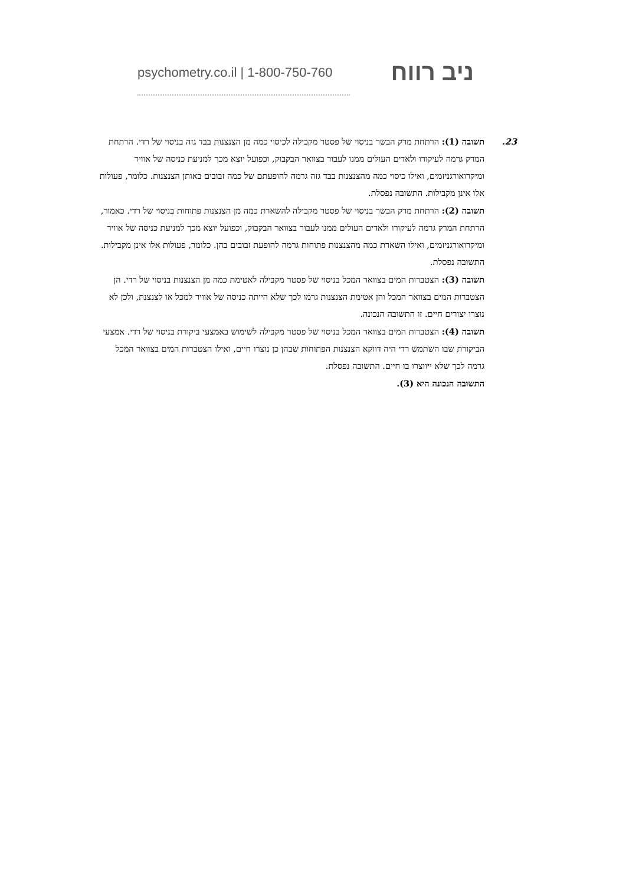psychometry.co.il | 1-800-750-760 ניב רווח
23. תשובה (1): הרתחת מרק הבשר בניסוי של פסטר מקבילה לכיסוי כמה מן הצנצנות בבד גזה בניסוי של רדי. הרתחת המרק גרמה לעיקורו ולאדים העולים ממנו לעבור בצוואר הבקבוק, וכפועל יוצא מכך למניעת כניסה של אוויר ומיקרואורגניזמים, ואילו כיסוי כמה מהצנצנות בבד גזה גרמה להופעתם של כמה זבובים באותן הצנצנות. כלומר, פעולות אלו אינן מקבילות. התשובה נפסלת.
תשובה (2): הרתחת מרק הבשר בניסוי של פסטר מקבילה להשארת כמה מן הצנצנות פתוחות בניסוי של רדי. כאמור, הרתחת המרק גרמה לעיקורו ולאדים העולים ממנו לעבור בצוואר הבקבוק, וכפועל יוצא מכך למניעת כניסה של אוויר ומיקרואורגניזמים, ואילו השארת כמה מהצנצנות פתוחות גרמה להופעת זבובים בהן. כלומר, פעולות אלו אינן מקבילות. התשובה נפסלת.
תשובה (3): הצטברות המים בצוואר המכל בניסוי של פסטר מקבילה לאטימת כמה מן הצנצנות בניסוי של רדי. הן הצטברות המים בצוואר המכל והן אטימת הצנצנות גרמו לכך שלא הייתה כניסה של אוויר למכל או לצנצנת, ולכן לא נוצרו יצורים חיים. זו התשובה הנכונה.
תשובה (4): הצטברות המים בצוואר המכל בניסוי של פסטר מקבילה לשימוש באמצעי ביקורת בניסוי של רדי. אמצעי הביקורת שבו השתמש רדי היה דווקא הצנצנות הפתוחות שבהן כן נוצרו חיים, ואילו הצטברות המים בצוואר המכל גרמה לכך שלא ייווצרו בו חיים. התשובה נפסלת.
התשובה הנכונה היא (3).